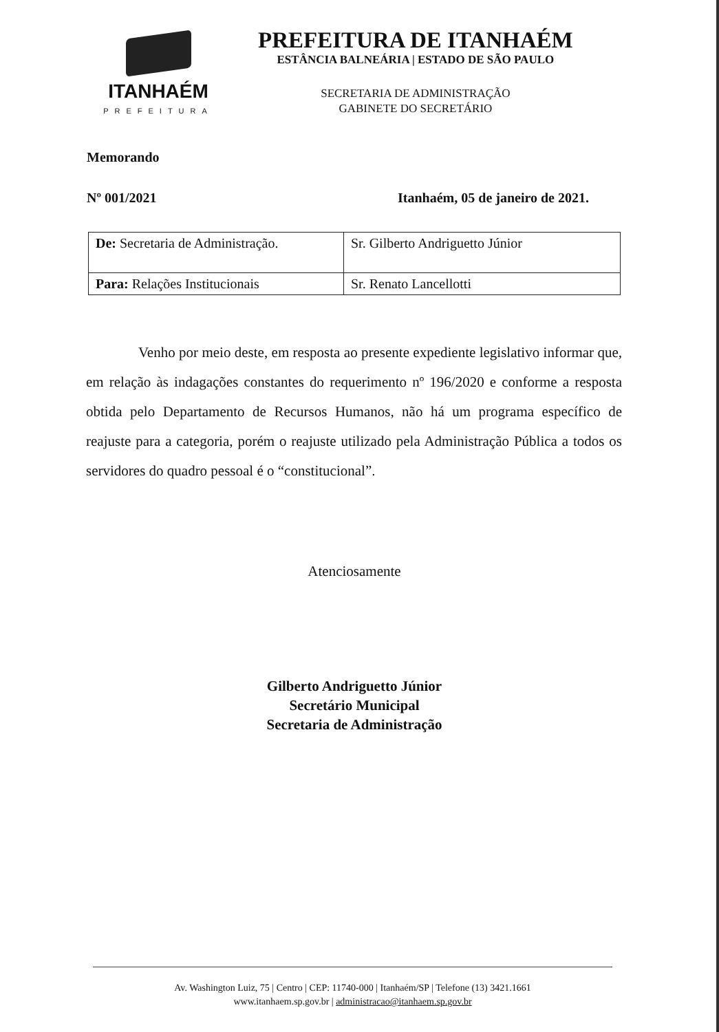ITANHAÉM
PREFEITURA
PREFEITURA DE ITANHAÉM
ESTÂNCIA BALNEÁRIA | ESTADO DE SÃO PAULO
SECRETARIA DE ADMINISTRAÇÃO
GABINETE DO SECRETÁRIO
Memorando
Nº 001/2021 Itanhaém, 05 de janeiro de 2021.
| De: Secretaria de Administração. | Sr. Gilberto Andriguetto Júnior |
| Para: Relações Institucionais | Sr. Renato Lancellotti |
Venho por meio deste, em resposta ao presente expediente legislativo informar que, em relação às indagações constantes do requerimento nº 196/2020 e conforme a resposta obtida pelo Departamento de Recursos Humanos, não há um programa específico de reajuste para a categoria, porém o reajuste utilizado pela Administração Pública a todos os servidores do quadro pessoal é o “constitucional”.
Atenciosamente
Gilberto Andriguetto Júnior
Secretário Municipal
Secretaria de Administração
Av. Washington Luiz, 75 | Centro | CEP: 11740-000 | Itanhaém/SP | Telefone (13) 3421.1661
www.itanhaem.sp.gov.br | administracao@itanhaem.sp.gov.br